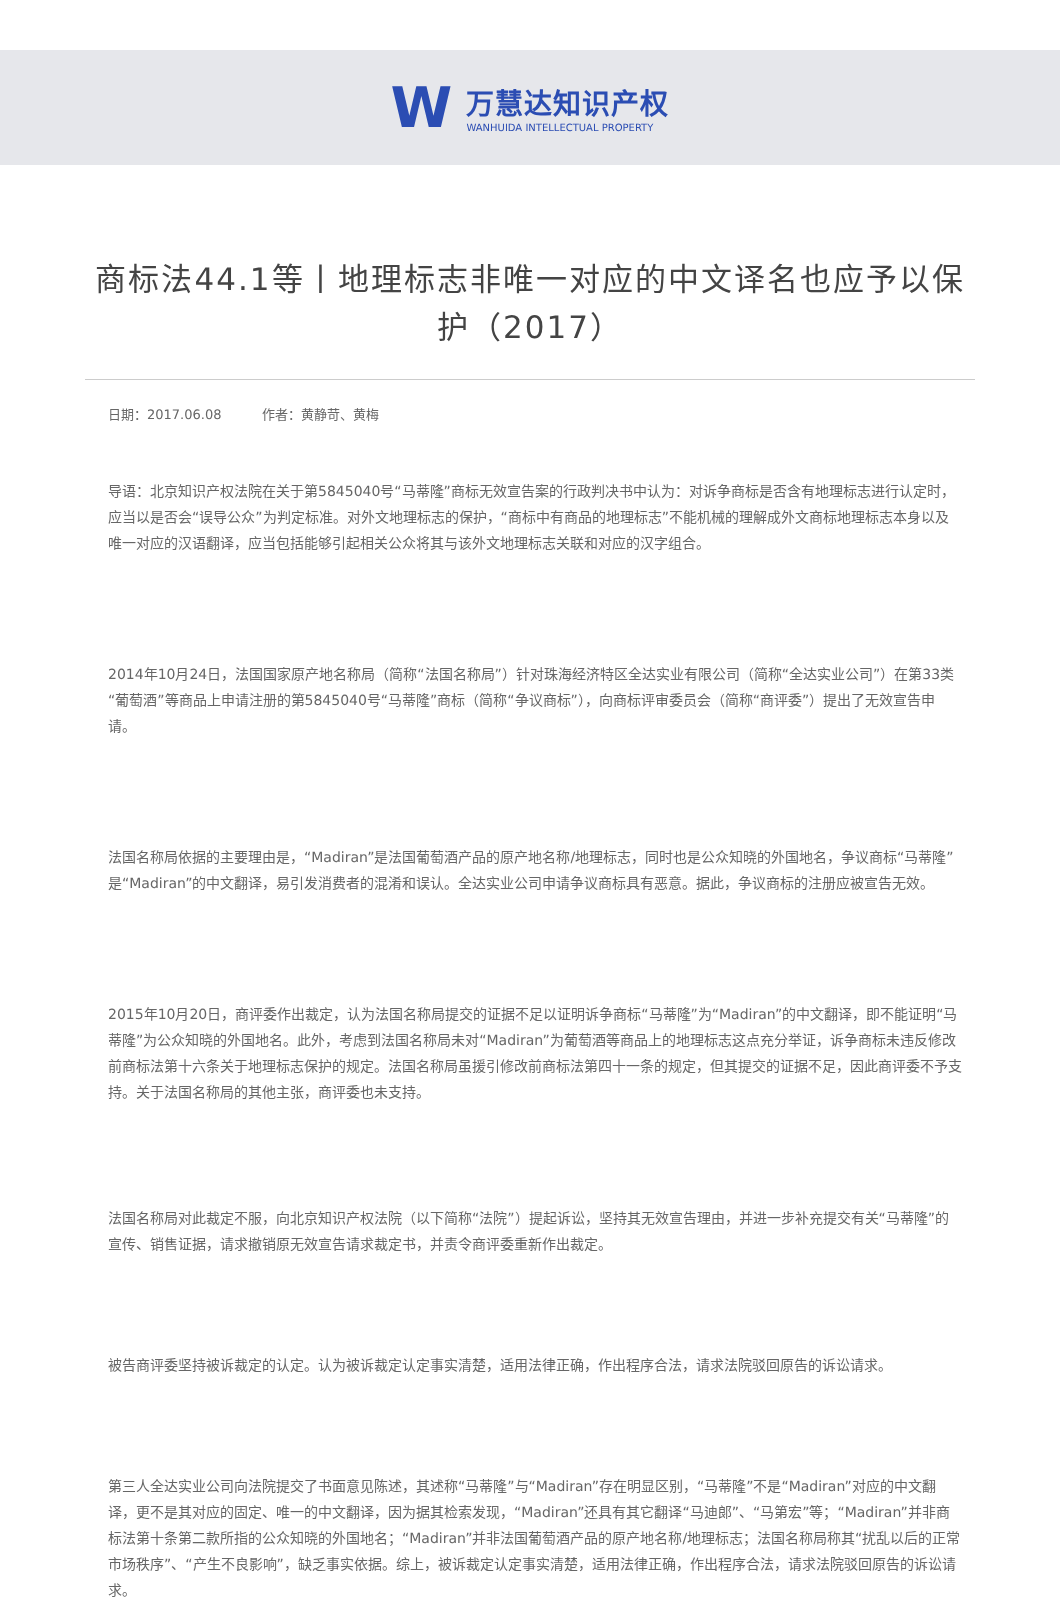W
万慧达知识产权
WANHUIDA INTELLECTUAL PROPERTY
商标法44.1等丨地理标志非唯一对应的中文译名也应予以保护（2017）
日期：2017.06.08 作者：黄静苛、黄梅
导语：北京知识产权法院在关于第5845040号“马蒂隆”商标无效宣告案的行政判决书中认为：对诉争商标是否含有地理标志进行认定时，应当以是否会“误导公众”为判定标准。对外文地理标志的保护，“商标中有商品的地理标志”不能机械的理解成外文商标地理标志本身以及唯一对应的汉语翻译，应当包括能够引起相关公众将其与该外文地理标志关联和对应的汉字组合。
2014年10月24日，法国国家原产地名称局（简称“法国名称局”）针对珠海经济特区全达实业有限公司（简称“全达实业公司”）在第33类“葡萄酒”等商品上申请注册的第5845040号“马蒂隆”商标（简称“争议商标”），向商标评审委员会（简称“商评委”）提出了无效宣告申请。
法国名称局依据的主要理由是，“Madiran”是法国葡萄酒产品的原产地名称/地理标志，同时也是公众知晓的外国地名，争议商标“马蒂隆”是“Madiran”的中文翻译，易引发消费者的混淆和误认。全达实业公司申请争议商标具有恶意。据此，争议商标的注册应被宣告无效。
2015年10月20日，商评委作出裁定，认为法国名称局提交的证据不足以证明诉争商标“马蒂隆”为“Madiran”的中文翻译，即不能证明“马蒂隆”为公众知晓的外国地名。此外，考虑到法国名称局未对“Madiran”为葡萄酒等商品上的地理标志这点充分举证，诉争商标未违反修改前商标法第十六条关于地理标志保护的规定。法国名称局虽援引修改前商标法第四十一条的规定，但其提交的证据不足，因此商评委不予支持。关于法国名称局的其他主张，商评委也未支持。
法国名称局对此裁定不服，向北京知识产权法院（以下简称“法院”）提起诉讼，坚持其无效宣告理由，并进一步补充提交有关“马蒂隆”的宣传、销售证据，请求撤销原无效宣告请求裁定书，并责令商评委重新作出裁定。
被告商评委坚持被诉裁定的认定。认为被诉裁定认定事实清楚，适用法律正确，作出程序合法，请求法院驳回原告的诉讼请求。
第三人全达实业公司向法院提交了书面意见陈述，其述称“马蒂隆”与“Madiran”存在明显区别，“马蒂隆”不是“Madiran”对应的中文翻译，更不是其对应的固定、唯一的中文翻译，因为据其检索发现，“Madiran”还具有其它翻译“马迪郎”、“马第宏”等；“Madiran”并非商标法第十条第二款所指的公众知晓的外国地名；“Madiran”并非法国葡萄酒产品的原产地名称/地理标志；法国名称局称其“扰乱以后的正常市场秩序”、“产生不良影响”，缺乏事实依据。综上，被诉裁定认定事实清楚，适用法律正确，作出程序合法，请求法院驳回原告的诉讼请求。